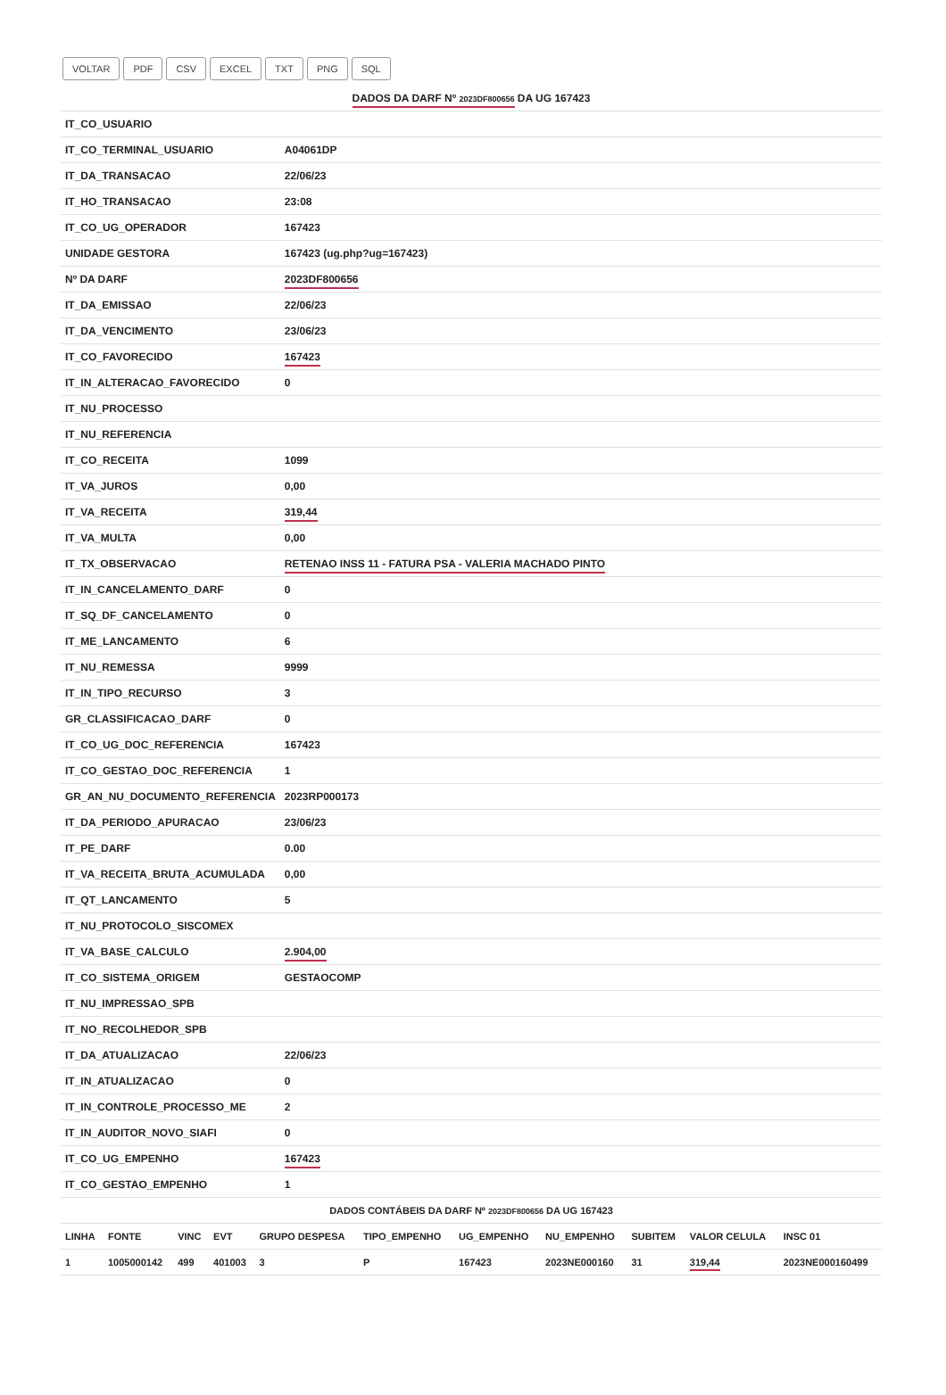VOLTAR PDF CSV EXCEL TXT PNG SQL
| DADOS DA DARF Nº 2023DF800656 DA UG 167423 | |
| IT_CO_USUARIO | |
| IT_CO_TERMINAL_USUARIO | A04061DP |
| IT_DA_TRANSACAO | 22/06/23 |
| IT_HO_TRANSACAO | 23:08 |
| IT_CO_UG_OPERADOR | 167423 |
| UNIDADE GESTORA | 167423 (ug.php?ug=167423) |
| Nº DA DARF | 2023DF800656 |
| IT_DA_EMISSAO | 22/06/23 |
| IT_DA_VENCIMENTO | 23/06/23 |
| IT_CO_FAVORECIDO | 167423 |
| IT_IN_ALTERACAO_FAVORECIDO | 0 |
| IT_NU_PROCESSO | |
| IT_NU_REFERENCIA | |
| IT_CO_RECEITA | 1099 |
| IT_VA_JUROS | 0,00 |
| IT_VA_RECEITA | 319,44 |
| IT_VA_MULTA | 0,00 |
| IT_TX_OBSERVACAO | RETENAO INSS 11 - FATURA PSA - VALERIA MACHADO PINTO |
| IT_IN_CANCELAMENTO_DARF | 0 |
| IT_SQ_DF_CANCELAMENTO | 0 |
| IT_ME_LANCAMENTO | 6 |
| IT_NU_REMESSA | 9999 |
| IT_IN_TIPO_RECURSO | 3 |
| GR_CLASSIFICACAO_DARF | 0 |
| IT_CO_UG_DOC_REFERENCIA | 167423 |
| IT_CO_GESTAO_DOC_REFERENCIA | 1 |
| GR_AN_NU_DOCUMENTO_REFERENCIA | 2023RP000173 |
| IT_DA_PERIODO_APURACAO | 23/06/23 |
| IT_PE_DARF | 0.00 |
| IT_VA_RECEITA_BRUTA_ACUMULADA | 0,00 |
| IT_QT_LANCAMENTO | 5 |
| IT_NU_PROTOCOLO_SISCOMEX | |
| IT_VA_BASE_CALCULO | 2.904,00 |
| IT_CO_SISTEMA_ORIGEM | GESTAOCOMP |
| IT_NU_IMPRESSAO_SPB | |
| IT_NO_RECOLHEDOR_SPB | |
| IT_DA_ATUALIZACAO | 22/06/23 |
| IT_IN_ATUALIZACAO | 0 |
| IT_IN_CONTROLE_PROCESSO_ME | 2 |
| IT_IN_AUDITOR_NOVO_SIAFI | 0 |
| IT_CO_UG_EMPENHO | 167423 |
| IT_CO_GESTAO_EMPENHO | 1 |
| DADOS CONTÁBEIS DA DARF Nº 2023DF800656 DA UG 167423 | | | | | | | | | | |
| LINHA | FONTE | VINC | EVT | GRUPO DESPESA | TIPO_EMPENHO | UG_EMPENHO | NU_EMPENHO | SUBITEM | VALOR CELULA | INSC 01 |
| 1 | 1005000142 | 499 | 401003 | 3 | P | 167423 | 2023NE000160 | 31 | 319,44 | 2023NE000160499 |